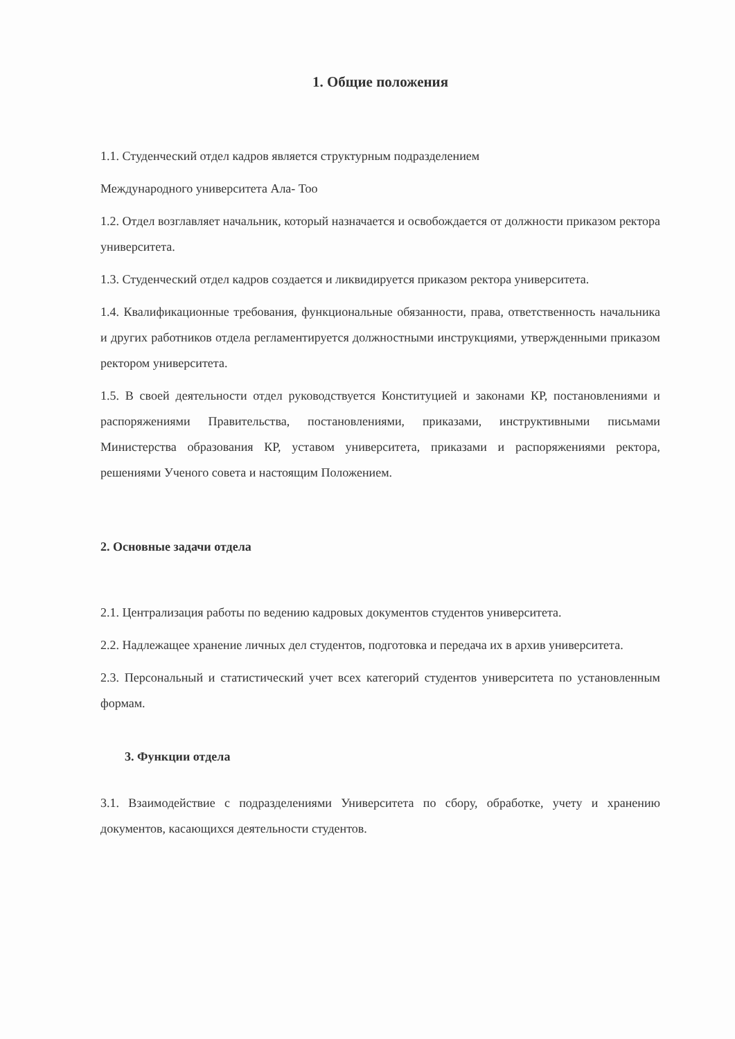1. Общие положения
1.1. Студенческий отдел кадров является структурным подразделением
Международного университета Ала- Too
1.2. Отдел возглавляет начальник, который назначается и освобождается от должности приказом ректора университета.
1.3. Студенческий отдел кадров создается и ликвидируется приказом ректора университета.
1.4. Квалификационные требования, функциональные обязанности, права, ответственность начальника и других работников отдела регламентируется должностными инструкциями, утвержденными приказом ректором университета.
1.5. В своей деятельности отдел руководствуется Конституцией и законами КР, постановлениями и распоряжениями Правительства, постановлениями, приказами, инструктивными письмами Министерства образования КР, уставом университета, приказами и распоряжениями ректора, решениями Ученого совета и настоящим Положением.
2. Основные задачи отдела
2.1. Централизация работы по ведению кадровых документов студентов университета.
2.2. Надлежащее хранение личных дел студентов, подготовка и передача их в архив университета.
2.3. Персональный и статистический учет всех категорий студентов университета по установленным формам.
3. Функции отдела
3.1. Взаимодействие с подразделениями Университета по сбору, обработке, учету и хранению документов, касающихся деятельности студентов.